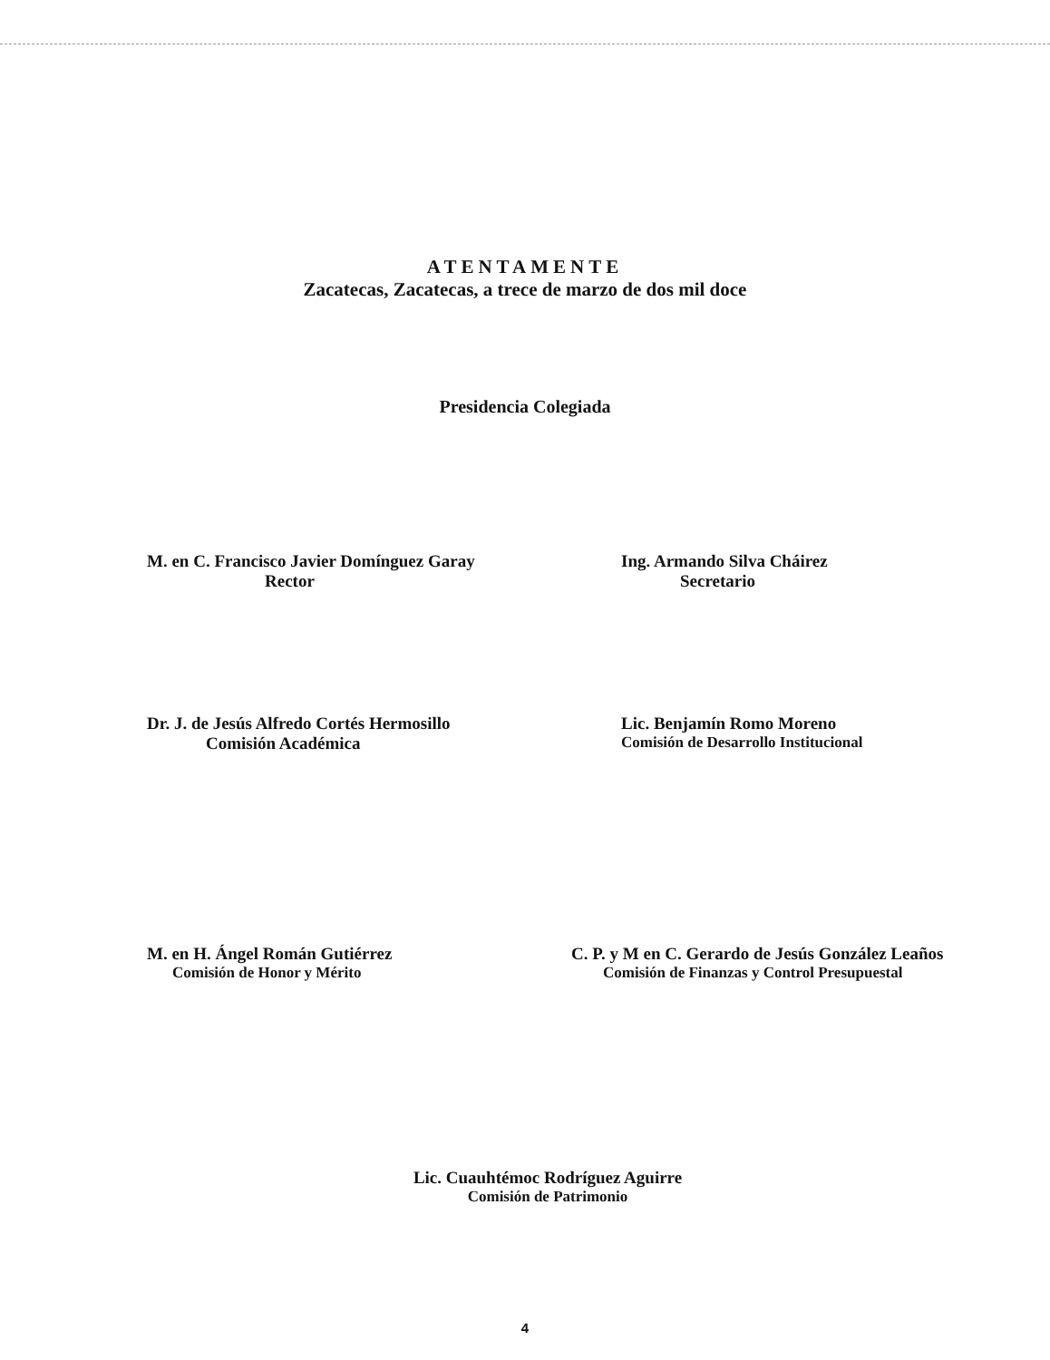ATENTAMENTE
Zacatecas, Zacatecas, a trece de marzo de dos mil doce
Presidencia Colegiada
M. en C. Francisco Javier Domínguez Garay
Rector
Ing. Armando Silva Cháirez
Secretario
Dr. J. de Jesús Alfredo Cortés Hermosillo
Comisión Académica
Lic. Benjamín Romo Moreno
Comisión de Desarrollo Institucional
M. en H. Ángel Román Gutiérrez
Comisión de Honor y Mérito
C. P. y M en C. Gerardo de Jesús González Leaños
Comisión de Finanzas y Control Presupuestal
Lic. Cuauhtémoc Rodríguez Aguirre
Comisión de Patrimonio
4